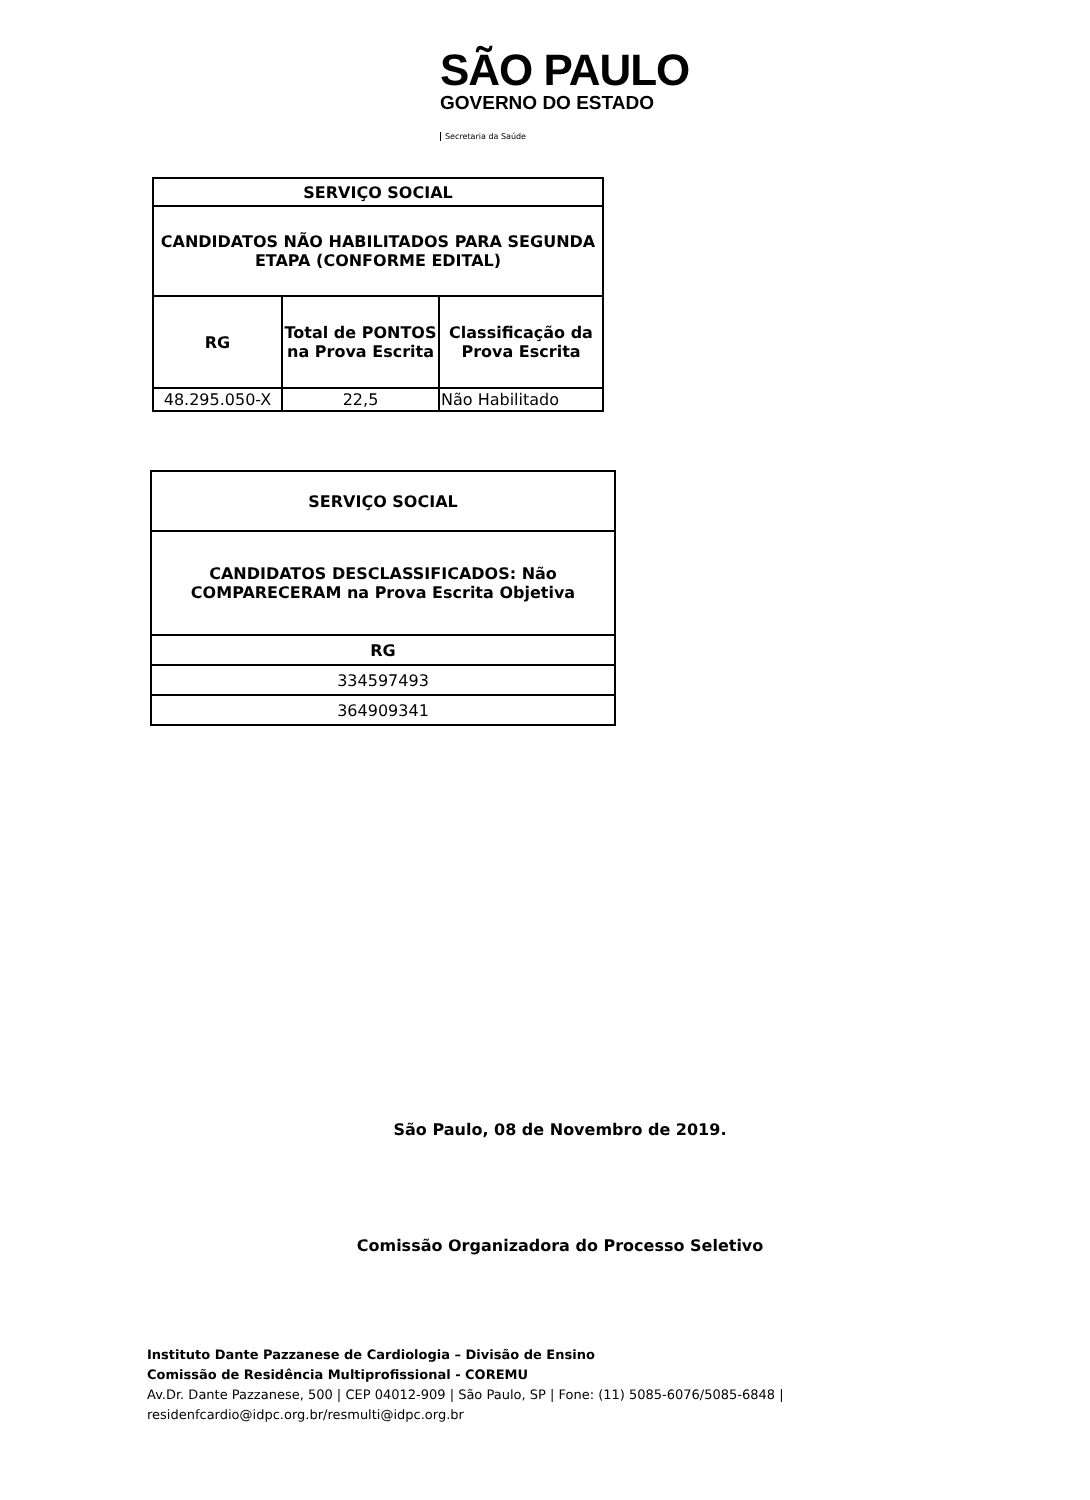SÃO PAULO
GOVERNO DO ESTADO
Secretaria da Saúde
| SERVIÇO SOCIAL | | |
| --- | --- | --- |
| CANDIDATOS NÃO HABILITADOS PARA SEGUNDA ETAPA (CONFORME EDITAL) | | |
| RG | Total de PONTOS na Prova Escrita | Classificação da Prova Escrita |
| 48.295.050-X | 22,5 | Não Habilitado |
| SERVIÇO SOCIAL |
| --- |
| CANDIDATOS DESCLASSIFICADOS: Não COMPARECERAM na Prova Escrita Objetiva |
| RG |
| 334597493 |
| 364909341 |
São Paulo, 08 de Novembro de 2019.
Comissão Organizadora do Processo Seletivo
Instituto Dante Pazzanese de Cardiologia – Divisão de Ensino
Comissão de Residência Multiprofissional - COREMU
Av.Dr. Dante Pazzanese, 500 | CEP 04012-909 | São Paulo, SP | Fone: (11) 5085-6076/5085-6848 |
residenfcardio@idpc.org.br/resmulti@idpc.org.br